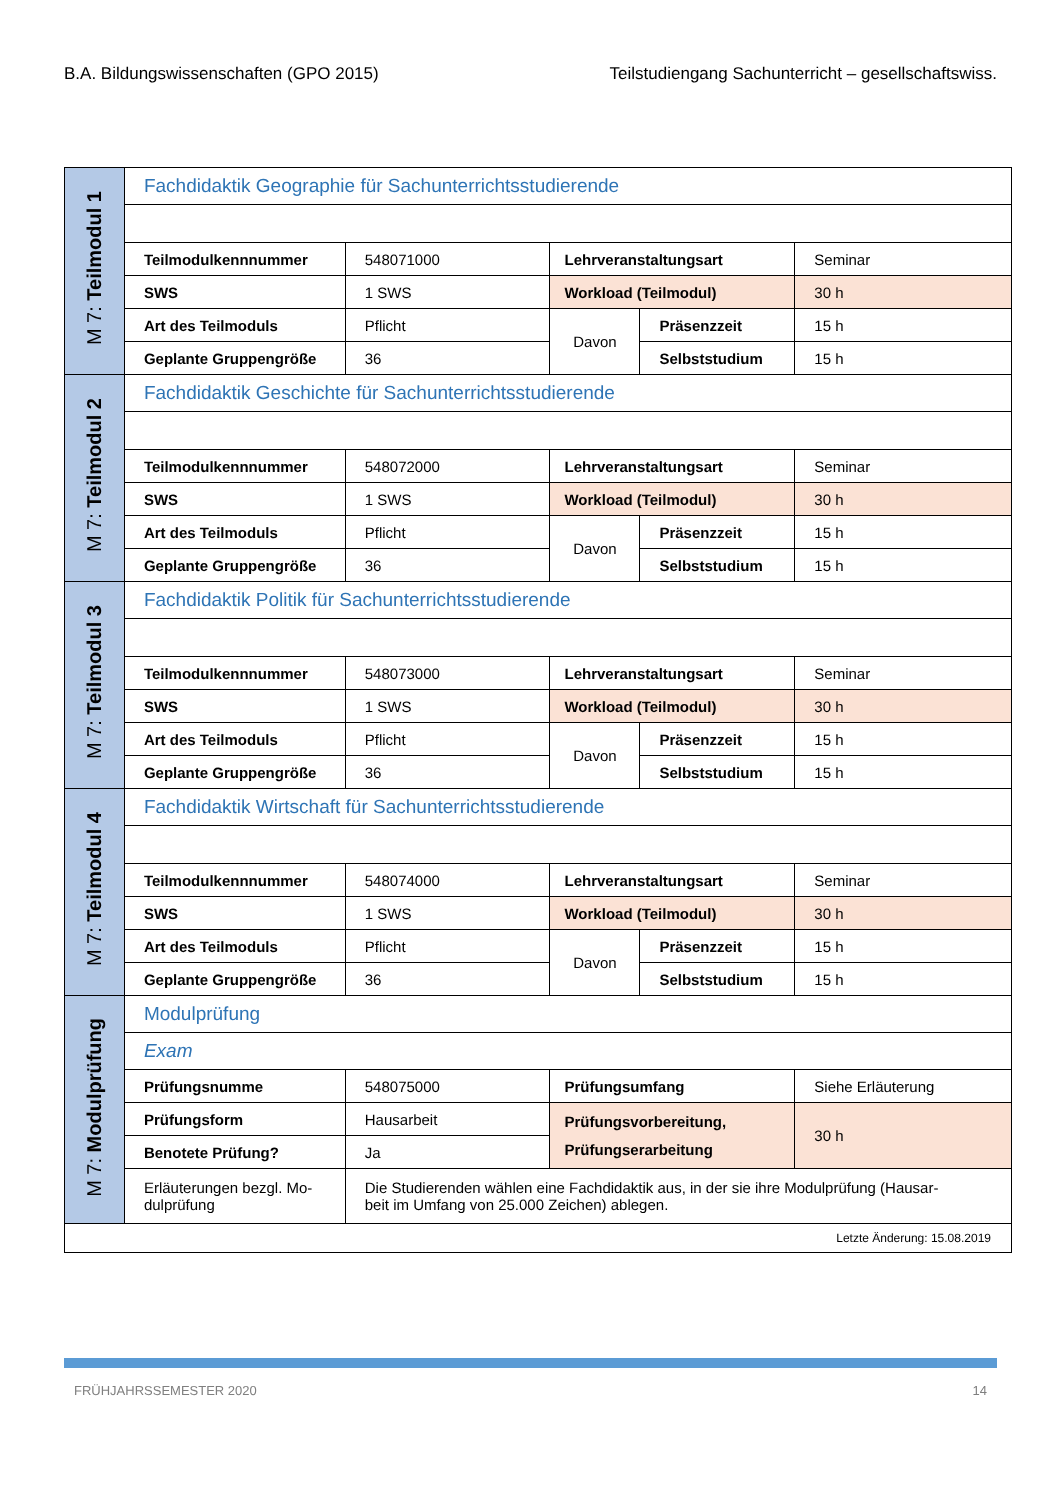B.A. Bildungswissenschaften (GPO 2015) Teilstudiengang Sachunterricht – gesellschaftswiss.
| M 7: Teilmodul 1 | Fachdidaktik Geographie für Sachunterrichtsstudierende | | | | |
| | Teilmodulkennnummer | 548071000 | Lehrveranstaltungsart | | Seminar |
| | SWS | 1 SWS | Workload (Teilmodul) | | 30 h |
| | Art des Teilmoduls | Pflicht | Davon | Präsenzzeit | 15 h |
| | Geplante Gruppengröße | 36 | | Selbststudium | 15 h |
| M 7: Teilmodul 2 | Fachdidaktik Geschichte für Sachunterrichtsstudierende | | | | |
| | Teilmodulkennnummer | 548072000 | Lehrveranstaltungsart | | Seminar |
| | SWS | 1 SWS | Workload (Teilmodul) | | 30 h |
| | Art des Teilmoduls | Pflicht | Davon | Präsenzzeit | 15 h |
| | Geplante Gruppengröße | 36 | | Selbststudium | 15 h |
| M 7: Teilmodul 3 | Fachdidaktik Politik für Sachunterrichtsstudierende | | | | |
| | Teilmodulkennnummer | 548073000 | Lehrveranstaltungsart | | Seminar |
| | SWS | 1 SWS | Workload (Teilmodul) | | 30 h |
| | Art des Teilmoduls | Pflicht | Davon | Präsenzzeit | 15 h |
| | Geplante Gruppengröße | 36 | | Selbststudium | 15 h |
| M 7: Teilmodul 4 | Fachdidaktik Wirtschaft für Sachunterrichtsstudierende | | | | |
| | Teilmodulkennnummer | 548074000 | Lehrveranstaltungsart | | Seminar |
| | SWS | 1 SWS | Workload (Teilmodul) | | 30 h |
| | Art des Teilmoduls | Pflicht | Davon | Präsenzzeit | 15 h |
| | Geplante Gruppengröße | 36 | | Selbststudium | 15 h |
| M 7: Modulprüfung | Modulprüfung | | | | |
| | Exam | | | | |
| | Prüfungsnumme | 548075000 | Prüfungsumfang | | Siehe Erläuterung |
| | Prüfungsform | Hausarbeit | Prüfungsvorbereitung, Prüfungserarbeitung | | 30 h |
| | Benotete Prüfung? | Ja | | | |
| | Erläuterungen bezgl. Mo- dulprüfung | Die Studierenden wählen eine Fachdidaktik aus, in der sie ihre Modulprüfung (Hausar- beit im Umfang von 25.000 Zeichen) ablegen. | | | |
| Letzte Änderung: 15.08.2019 | | | | | |
FRÜHJAHRSSEMESTER 2020 14